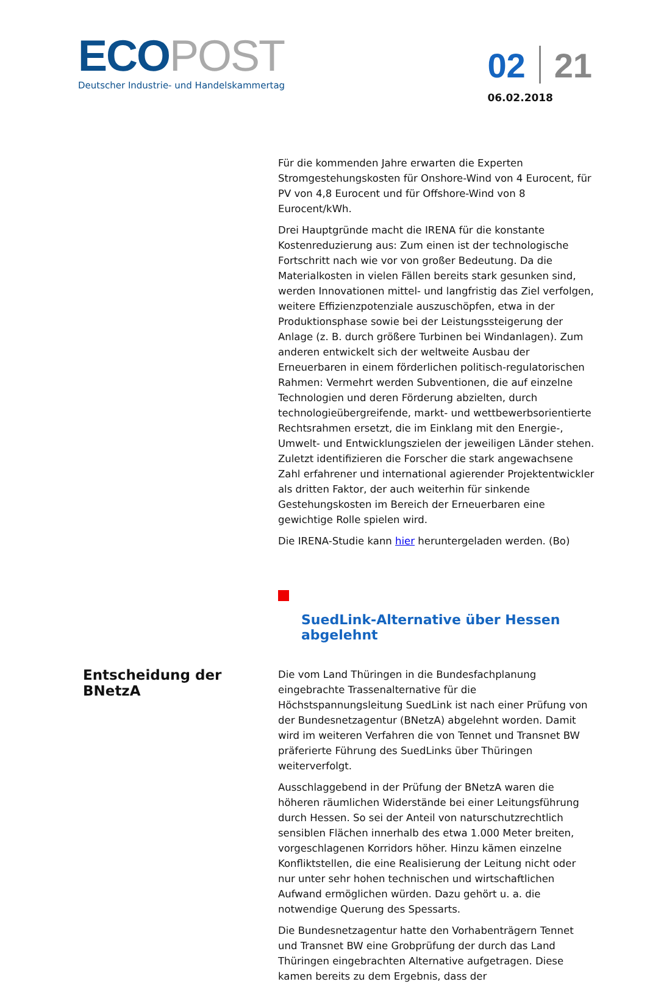ECO POST
Deutscher Industrie- und Handelskammertag
02 21
06.02.2018
Für die kommenden Jahre erwarten die Experten Stromgestehungskosten für Onshore-Wind von 4 Eurocent, für PV von 4,8 Eurocent und für Offshore-Wind von 8 Eurocent/kWh.
Drei Hauptgründe macht die IRENA für die konstante Kostenreduzierung aus: Zum einen ist der technologische Fortschritt nach wie vor von großer Bedeutung. Da die Materialkosten in vielen Fällen bereits stark gesunken sind, werden Innovationen mittel- und langfristig das Ziel verfolgen, weitere Effizienzpotenziale auszuschöpfen, etwa in der Produktionsphase sowie bei der Leistungssteigerung der Anlage (z. B. durch größere Turbinen bei Windanlagen). Zum anderen entwickelt sich der weltweite Ausbau der Erneuerbaren in einem förderlichen politisch-regulatorischen Rahmen: Vermehrt werden Subventionen, die auf einzelne Technologien und deren Förderung abzielten, durch technologieübergreifende, markt- und wettbewerbsorientierte Rechtsrahmen ersetzt, die im Einklang mit den Energie-, Umwelt- und Entwicklungszielen der jeweiligen Länder stehen. Zuletzt identifizieren die Forscher die stark angewachsene Zahl erfahrener und international agierender Projektentwickler als dritten Faktor, der auch weiterhin für sinkende Gestehungskosten im Bereich der Erneuerbaren eine gewichtige Rolle spielen wird.
Die IRENA-Studie kann hier heruntergeladen werden. (Bo)
SuedLink-Alternative über Hessen abgelehnt
Entscheidung der BNetzA
Die vom Land Thüringen in die Bundesfachplanung eingebrachte Trassenalternative für die Höchstspannungsleitung SuedLink ist nach einer Prüfung von der Bundesnetzagentur (BNetzA) abgelehnt worden. Damit wird im weiteren Verfahren die von Tennet und Transnet BW präferierte Führung des SuedLinks über Thüringen weiterverfolgt.
Ausschlaggebend in der Prüfung der BNetzA waren die höheren räumlichen Widerstände bei einer Leitungsführung durch Hessen. So sei der Anteil von naturschutzrechtlich sensiblen Flächen innerhalb des etwa 1.000 Meter breiten, vorgeschlagenen Korridors höher. Hinzu kämen einzelne Konfliktstellen, die eine Realisierung der Leitung nicht oder nur unter sehr hohen technischen und wirtschaftlichen Aufwand ermöglichen würden. Dazu gehört u. a. die notwendige Querung des Spessarts.
Die Bundesnetzagentur hatte den Vorhabenträgern Tennet und Transnet BW eine Grobprüfung der durch das Land Thüringen eingebrachten Alternative aufgetragen. Diese kamen bereits zu dem Ergebnis, dass der